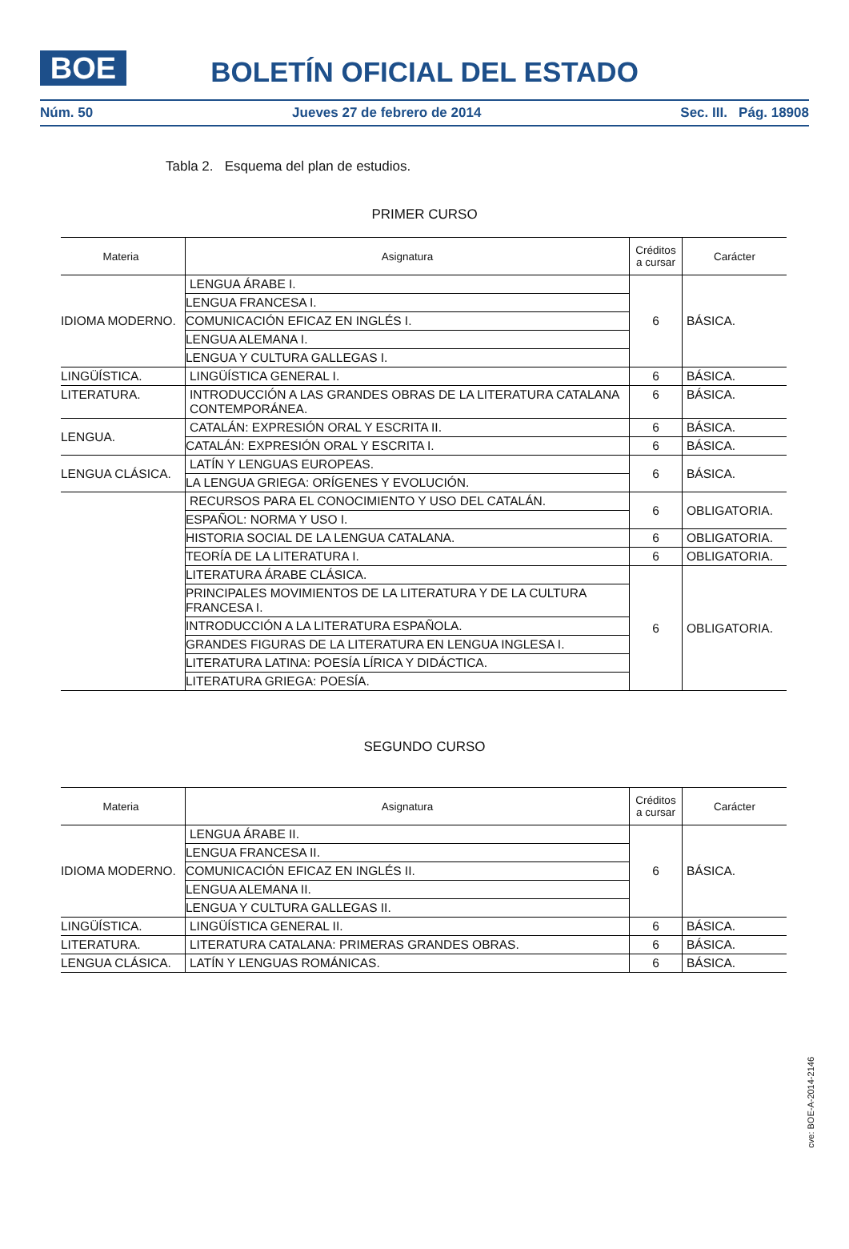BOE
BOLETÍN OFICIAL DEL ESTADO
Núm. 50 Jueves 27 de febrero de 2014 Sec. III. Pág. 18908
Tabla 2. Esquema del plan de estudios.
PRIMER CURSO
| Materia | Asignatura | Créditos a cursar | Carácter |
| --- | --- | --- | --- |
| IDIOMA MODERNO. | LENGUA ÁRABE I. | 6 | BÁSICA. |
| | LENGUA FRANCESA I. | | |
| | COMUNICACIÓN EFICAZ EN INGLÉS I. | | |
| | LENGUA ALEMANA I. | | |
| | LENGUA Y CULTURA GALLEGAS I. | | |
| LINGÜÍSTICA. | LINGÜÍSTICA GENERAL I. | 6 | BÁSICA. |
| LITERATURA. | INTRODUCCIÓN A LAS GRANDES OBRAS DE LA LITERATURA CATALANA CONTEMPORÁNEA. | 6 | BÁSICA. |
| LENGUA. | CATALÁN: EXPRESIÓN ORAL Y ESCRITA II. | 6 | BÁSICA. |
| | CATALÁN: EXPRESIÓN ORAL Y ESCRITA I. | 6 | BÁSICA. |
| LENGUA CLÁSICA. | LATÍN Y LENGUAS EUROPEAS. | 6 | BÁSICA. |
| | LA LENGUA GRIEGA: ORÍGENES Y EVOLUCIÓN. | | |
| | RECURSOS PARA EL CONOCIMIENTO Y USO DEL CATALÁN. | 6 | OBLIGATORIA. |
| | ESPAÑOL: NORMA Y USO I. | | |
| | HISTORIA SOCIAL DE LA LENGUA CATALANA. | 6 | OBLIGATORIA. |
| | TEORÍA DE LA LITERATURA I. | 6 | OBLIGATORIA. |
| | LITERATURA ÁRABE CLÁSICA. | 6 | OBLIGATORIA. |
| | PRINCIPALES MOVIMIENTOS DE LA LITERATURA Y DE LA CULTURA FRANCESA I. | | |
| | INTRODUCCIÓN A LA LITERATURA ESPAÑOLA. | | |
| | GRANDES FIGURAS DE LA LITERATURA EN LENGUA INGLESA I. | | |
| | LITERATURA LATINA: POESÍA LÍRICA Y DIDÁCTICA. | | |
| | LITERATURA GRIEGA: POESÍA. | | |
SEGUNDO CURSO
| Materia | Asignatura | Créditos a cursar | Carácter |
| --- | --- | --- | --- |
| IDIOMA MODERNO. | LENGUA ÁRABE II. | 6 | BÁSICA. |
| | LENGUA FRANCESA II. | | |
| | COMUNICACIÓN EFICAZ EN INGLÉS II. | | |
| | LENGUA ALEMANA II. | | |
| | LENGUA Y CULTURA GALLEGAS II. | | |
| LINGÜÍSTICA. | LINGÜÍSTICA GENERAL II. | 6 | BÁSICA. |
| LITERATURA. | LITERATURA CATALANA: PRIMERAS GRANDES OBRAS. | 6 | BÁSICA. |
| LENGUA CLÁSICA. | LATÍN Y LENGUAS ROMÁNICAS. | 6 | BÁSICA. |
cve: BOE-A-2014-2146